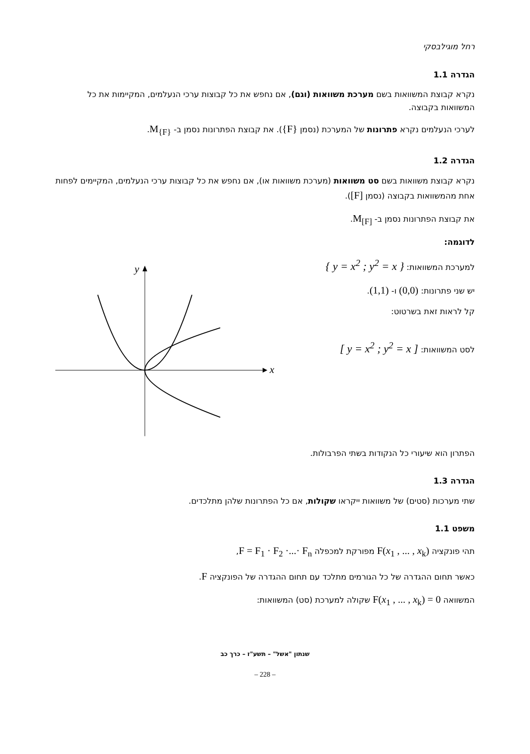רחל מוגילבסקי
הגדרה 1.1
נקרא קבוצת המשוואות בשם מערכת משוואות (וגם), אם נחפש את כל קבוצות ערכי הנעלמים, המקיימות את כל המשוואות בקבוצה.
לערכי הנעלמים נקרא פתרונות של המערכת (נסמן {F}). את קבוצת הפתרונות נסמן ב- M<sub>{F}</sub>.
הגדרה 1.2
נקרא קבוצת משוואות בשם סט משוואות (מערכת משוואות או), אם נחפש את כל קבוצות ערכי הנעלמים, המקיימים לפחות אחת מהמשוואות בקבוצה (נסמן [F]).
את קבוצת הפתרונות נסמן ב- M<sub>[F]</sub>.
לדוגמה:
למערכת המשוואות: { y = x<sup>2</sup> ; y<sup>2</sup> = x }
יש שני פתרונות: (0,0) ו- (1,1).
קל לראות זאת בשרטוט:
לסט המשוואות: [ y = x<sup>2</sup> ; y<sup>2</sup> = x ]
x
y
הפתרון הוא שיעורי כל הנקודות בשתי הפרבולות.
הגדרה 1.3
שתי מערכות (סטים) של משוואות ייקראו שקולות, אם כל הפתרונות שלהן מתלכדים.
משפט 1.1
תהי פונקציה F(x<sub>1</sub> , ... , x<sub>k</sub>) מפורקת למכפלה F = F<sub>1</sub> · F<sub>2</sub> ·...· F<sub>n</sub>,
כאשר תחום ההגדרה של כל הגורמים מתלכד עם תחום ההגדרה של הפונקציה F.
המשוואה F(x<sub>1</sub> , ... , x<sub>k</sub>) = 0 שקולה למערכת (סט) המשוואות:
שנתון "אשל" – תשע"ז – כרך כב
– 228 –